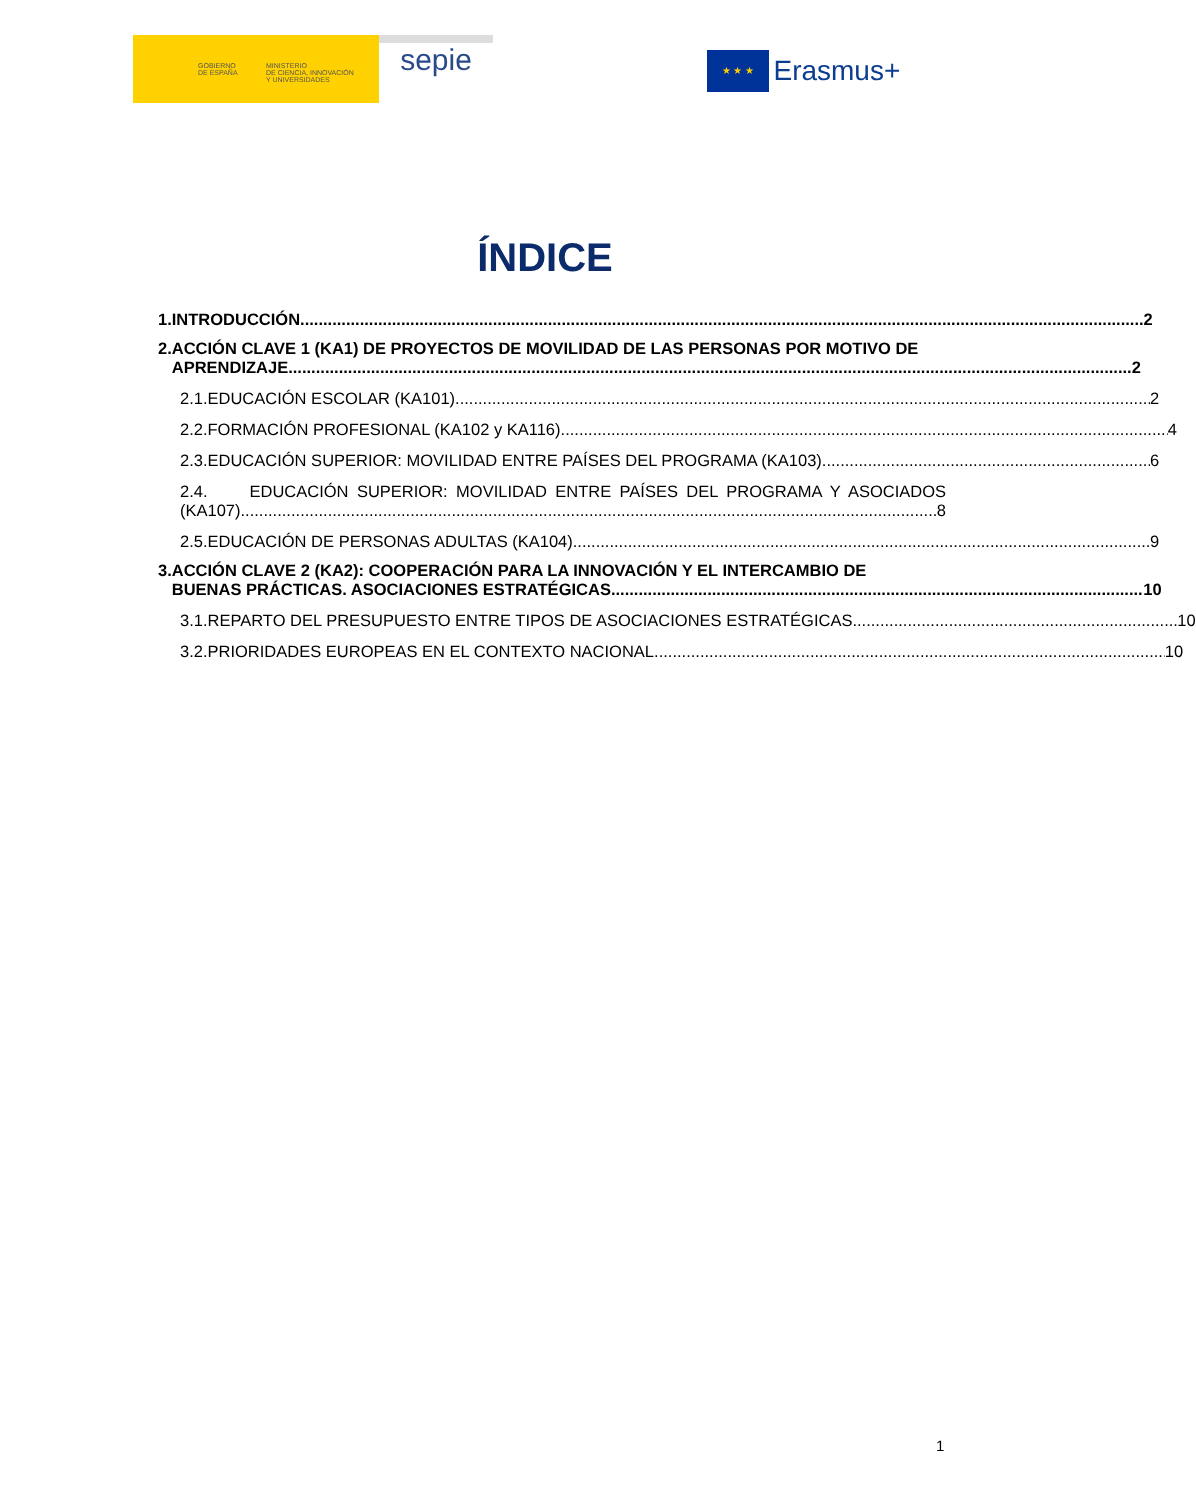GOBIERNO
DE ESPAÑA
MINISTERIO
DE CIENCIA, INNOVACIÓN
Y UNIVERSIDADES
sepie ★ ★ ★ Erasmus+
ÍNDICE
1. INTRODUCCIÓN 2
2. ACCIÓN CLAVE 1 (KA1) DE PROYECTOS DE MOVILIDAD DE LAS PERSONAS POR MOTIVO DE
APRENDIZAJE 2
2.1. EDUCACIÓN ESCOLAR (KA101) 2
2.2. FORMACIÓN PROFESIONAL (KA102 y KA116) 4
2.3. EDUCACIÓN SUPERIOR: MOVILIDAD ENTRE PAÍSES DEL PROGRAMA (KA103) 6
2.4. EDUCACIÓN SUPERIOR: MOVILIDAD ENTRE PAÍSES DEL PROGRAMA Y ASOCIADOS
(KA107) 8
2.5. EDUCACIÓN DE PERSONAS ADULTAS (KA104) 9
3. ACCIÓN CLAVE 2 (KA2): COOPERACIÓN PARA LA INNOVACIÓN Y EL INTERCAMBIO DE
BUENAS PRÁCTICAS. ASOCIACIONES ESTRATÉGICAS 10
3.1. REPARTO DEL PRESUPUESTO ENTRE TIPOS DE ASOCIACIONES ESTRATÉGICAS 10
3.2. PRIORIDADES EUROPEAS EN EL CONTEXTO NACIONAL 10
1